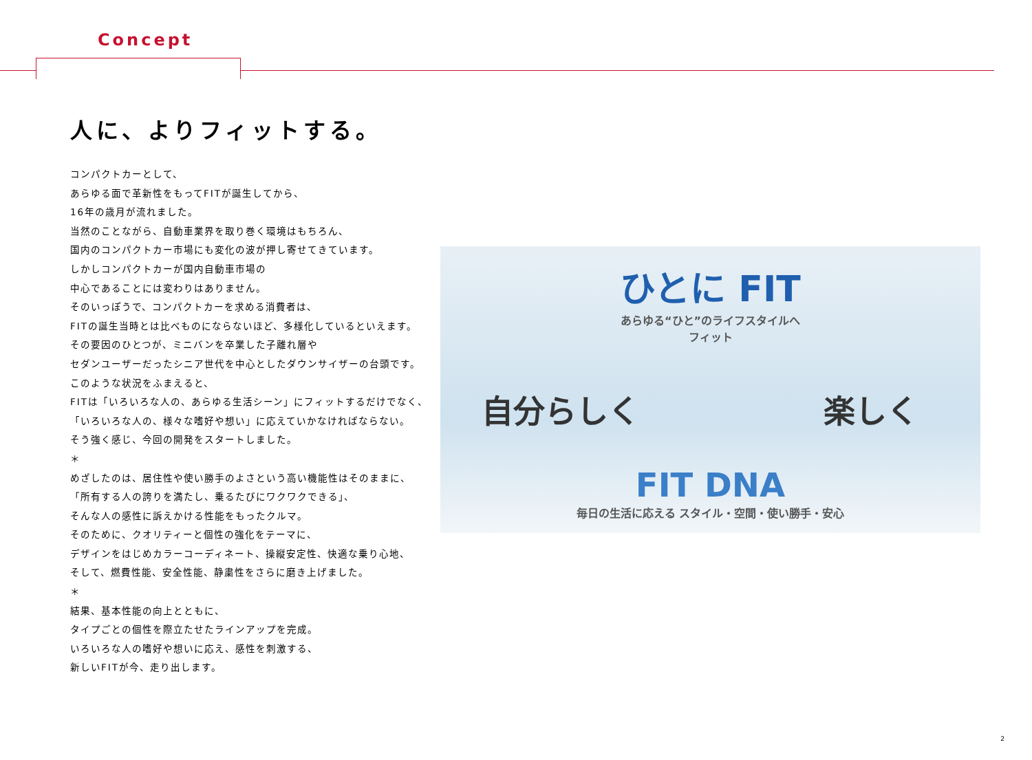Concept
人に、よりフィットする。
コンパクトカーとして、
あらゆる面で革新性をもってFITが誕生してから、
16年の歳月が流れました。
当然のことながら、自動車業界を取り巻く環境はもちろん、
国内のコンパクトカー市場にも変化の波が押し寄せてきています。
しかしコンパクトカーが国内自動車市場の
中心であることには変わりはありません。
そのいっぽうで、コンパクトカーを求める消費者は、
FITの誕生当時とは比べものにならないほど、多様化しているといえます。
その要因のひとつが、ミニバンを卒業した子離れ層や
セダンユーザーだったシニア世代を中心としたダウンサイザーの台頭です。
このような状況をふまえると、
FITは「いろいろな人の、あらゆる生活シーン」にフィットするだけでなく、
「いろいろな人の、様々な嗜好や想い」に応えていかなければならない。
そう強く感じ、今回の開発をスタートしました。
＊
めざしたのは、居住性や使い勝手のよさという高い機能性はそのままに、
「所有する人の誇りを満たし、乗るたびにワクワクできる」、
そんな人の感性に訴えかける性能をもったクルマ。
そのために、クオリティーと個性の強化をテーマに、
デザインをはじめカラーコーディネート、操縦安定性、快適な乗り心地、
そして、燃費性能、安全性能、静粛性をさらに磨き上げました。
＊
結果、基本性能の向上とともに、
タイプごとの個性を際立たせたラインアップを完成。
いろいろな人の嗜好や想いに応え、感性を刺激する、
新しいFITが今、走り出します。
ひとに FIT
あらゆる“ひと”のライフスタイルへ
フィット
自分らしく 楽しく
FIT DNA
毎日の生活に応える スタイル・空間・使い勝手・安心
2